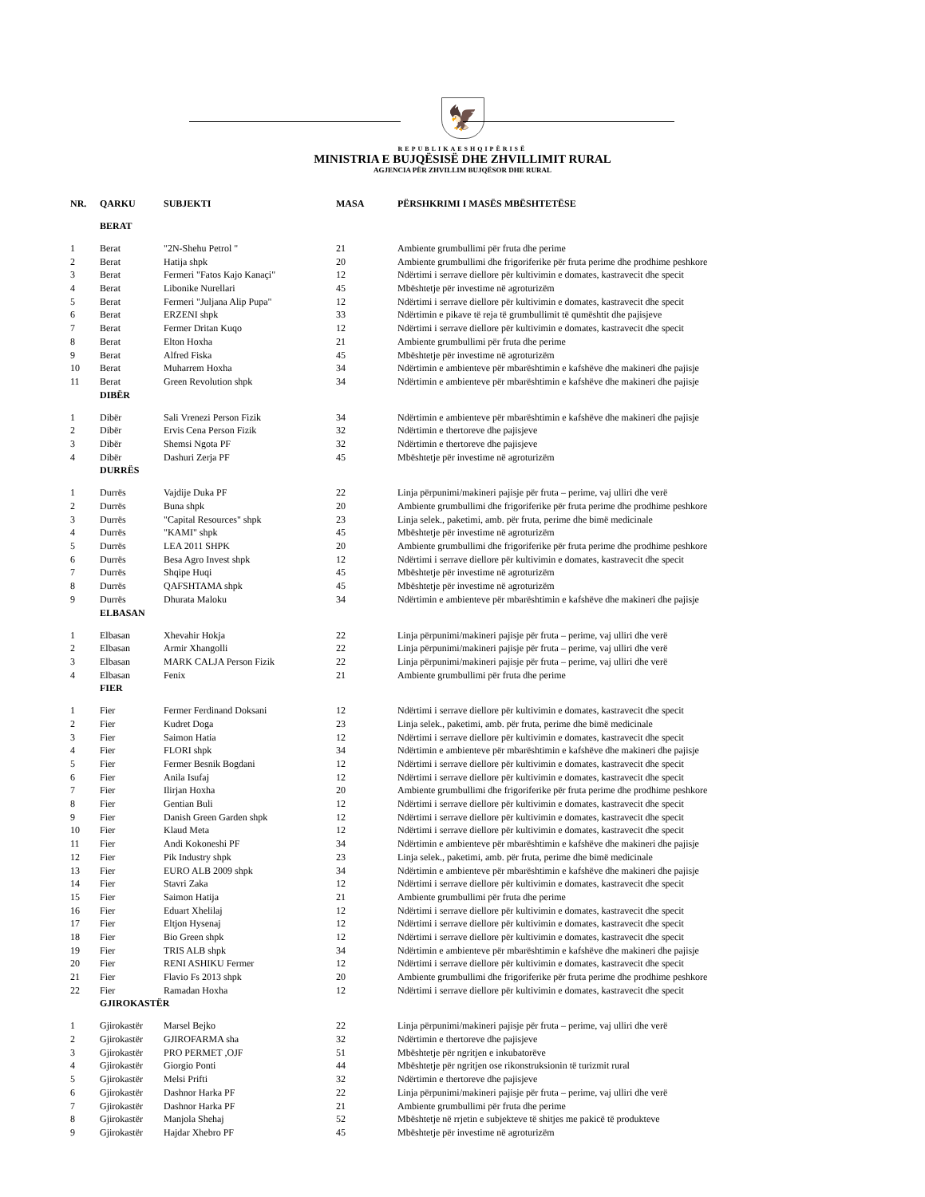🦅
REPUBLIKAESHQIPËRISË
MINISTRIA E BUJQËSISË DHE ZHVILLIMIT RURAL
AGJENCIA PËR ZHVILLIM BUJQËSOR DHE RURAL
| NR. | QARKU | SUBJEKTI | MASA | PËRSHKRIMI I MASËS MBËSHTETËSE |
| --- | --- | --- | --- | --- |
| | BERAT | | | |
| 1 | Berat | "2N-Shehu Petrol " | 21 | Ambiente grumbullimi për fruta dhe perime |
| 2 | Berat | Hatija shpk | 20 | Ambiente grumbullimi dhe frigoriferike për fruta perime dhe prodhime peshkore |
| 3 | Berat | Fermeri "Fatos Kajo Kanaçi" | 12 | Ndërtimi i serrave diellore për kultivimin e domates, kastravecit dhe specit |
| 4 | Berat | Libonike Nurellari | 45 | Mbështetje për investime në agroturizëm |
| 5 | Berat | Fermeri "Juljana Alip Pupa" | 12 | Ndërtimi i serrave diellore për kultivimin e domates, kastravecit dhe specit |
| 6 | Berat | ERZENI shpk | 33 | Ndërtimin e pikave të reja të grumbullimit të qumështit dhe pajisjeve |
| 7 | Berat | Fermer Dritan Kuqo | 12 | Ndërtimi i serrave diellore për kultivimin e domates, kastravecit dhe specit |
| 8 | Berat | Elton Hoxha | 21 | Ambiente grumbullimi për fruta dhe perime |
| 9 | Berat | Alfred Fiska | 45 | Mbështetje për investime në agroturizëm |
| 10 | Berat | Muharrem Hoxha | 34 | Ndërtimin e ambienteve për mbarështimin e kafshëve dhe makineri dhe pajisje |
| 11 | Berat | Green Revolution shpk | 34 | Ndërtimin e ambienteve për mbarështimin e kafshëve dhe makineri dhe pajisje |
| | DIBËR | | | |
| 1 | Dibër | Sali Vrenezi Person Fizik | 34 | Ndërtimin e ambienteve për mbarështimin e kafshëve dhe makineri dhe pajisje |
| 2 | Dibër | Ervis Cena Person Fizik | 32 | Ndërtimin e thertoreve dhe pajisjeve |
| 3 | Dibër | Shemsi Ngota PF | 32 | Ndërtimin e thertoreve dhe pajisjeve |
| 4 | Dibër | Dashuri Zerja PF | 45 | Mbështetje për investime në agroturizëm |
| | DURRËS | | | |
| 1 | Durrës | Vajdije Duka PF | 22 | Linja përpunimi/makineri pajisje për fruta – perime, vaj ulliri dhe verë |
| 2 | Durrës | Buna shpk | 20 | Ambiente grumbullimi dhe frigoriferike për fruta perime dhe prodhime peshkore |
| 3 | Durrës | "Capital Resources" shpk | 23 | Linja selek., paketimi, amb. për fruta, perime dhe bimë medicinale |
| 4 | Durrës | "KAMI" shpk | 45 | Mbështetje për investime në agroturizëm |
| 5 | Durrës | LEA 2011 SHPK | 20 | Ambiente grumbullimi dhe frigoriferike për fruta perime dhe prodhime peshkore |
| 6 | Durrës | Besa Agro Invest shpk | 12 | Ndërtimi i serrave diellore për kultivimin e domates, kastravecit dhe specit |
| 7 | Durrës | Shqipe Huqi | 45 | Mbështetje për investime në agroturizëm |
| 8 | Durrës | QAFSHTAMA shpk | 45 | Mbështetje për investime në agroturizëm |
| 9 | Durrës | Dhurata Maloku | 34 | Ndërtimin e ambienteve për mbarështimin e kafshëve dhe makineri dhe pajisje |
| | ELBASAN | | | |
| 1 | Elbasan | Xhevahir Hokja | 22 | Linja përpunimi/makineri pajisje për fruta – perime, vaj ulliri dhe verë |
| 2 | Elbasan | Armir Xhangolli | 22 | Linja përpunimi/makineri pajisje për fruta – perime, vaj ulliri dhe verë |
| 3 | Elbasan | MARK CALJA Person Fizik | 22 | Linja përpunimi/makineri pajisje për fruta – perime, vaj ulliri dhe verë |
| 4 | Elbasan | Fenix | 21 | Ambiente grumbullimi për fruta dhe perime |
| | FIER | | | |
| 1 | Fier | Fermer Ferdinand Doksani | 12 | Ndërtimi i serrave diellore për kultivimin e domates, kastravecit dhe specit |
| 2 | Fier | Kudret Doga | 23 | Linja selek., paketimi, amb. për fruta, perime dhe bimë medicinale |
| 3 | Fier | Saimon Hatia | 12 | Ndërtimi i serrave diellore për kultivimin e domates, kastravecit dhe specit |
| 4 | Fier | FLORI shpk | 34 | Ndërtimin e ambienteve për mbarështimin e kafshëve dhe makineri dhe pajisje |
| 5 | Fier | Fermer Besnik Bogdani | 12 | Ndërtimi i serrave diellore për kultivimin e domates, kastravecit dhe specit |
| 6 | Fier | Anila Isufaj | 12 | Ndërtimi i serrave diellore për kultivimin e domates, kastravecit dhe specit |
| 7 | Fier | Ilirjan Hoxha | 20 | Ambiente grumbullimi dhe frigoriferike për fruta perime dhe prodhime peshkore |
| 8 | Fier | Gentian Buli | 12 | Ndërtimi i serrave diellore për kultivimin e domates, kastravecit dhe specit |
| 9 | Fier | Danish Green Garden shpk | 12 | Ndërtimi i serrave diellore për kultivimin e domates, kastravecit dhe specit |
| 10 | Fier | Klaud Meta | 12 | Ndërtimi i serrave diellore për kultivimin e domates, kastravecit dhe specit |
| 11 | Fier | Andi Kokoneshi PF | 34 | Ndërtimin e ambienteve për mbarështimin e kafshëve dhe makineri dhe pajisje |
| 12 | Fier | Pik Industry shpk | 23 | Linja selek., paketimi, amb. për fruta, perime dhe bimë medicinale |
| 13 | Fier | EURO ALB 2009 shpk | 34 | Ndërtimin e ambienteve për mbarështimin e kafshëve dhe makineri dhe pajisje |
| 14 | Fier | Stavri Zaka | 12 | Ndërtimi i serrave diellore për kultivimin e domates, kastravecit dhe specit |
| 15 | Fier | Saimon Hatija | 21 | Ambiente grumbullimi për fruta dhe perime |
| 16 | Fier | Eduart Xhelilaj | 12 | Ndërtimi i serrave diellore për kultivimin e domates, kastravecit dhe specit |
| 17 | Fier | Eltjon Hysenaj | 12 | Ndërtimi i serrave diellore për kultivimin e domates, kastravecit dhe specit |
| 18 | Fier | Bio Green shpk | 12 | Ndërtimi i serrave diellore për kultivimin e domates, kastravecit dhe specit |
| 19 | Fier | TRIS ALB shpk | 34 | Ndërtimin e ambienteve për mbarështimin e kafshëve dhe makineri dhe pajisje |
| 20 | Fier | RENI ASHIKU Fermer | 12 | Ndërtimi i serrave diellore për kultivimin e domates, kastravecit dhe specit |
| 21 | Fier | Flavio Fs 2013 shpk | 20 | Ambiente grumbullimi dhe frigoriferike për fruta perime dhe prodhime peshkore |
| 22 | Fier | Ramadan Hoxha | 12 | Ndërtimi i serrave diellore për kultivimin e domates, kastravecit dhe specit |
| | GJIROKASTËR | | | |
| 1 | Gjirokastër | Marsel Bejko | 22 | Linja përpunimi/makineri pajisje për fruta – perime, vaj ulliri dhe verë |
| 2 | Gjirokastër | GJIROFARMA sha | 32 | Ndërtimin e thertoreve dhe pajisjeve |
| 3 | Gjirokastër | PRO PERMET ,OJF | 51 | Mbështetje për ngritjen e inkubatorëve |
| 4 | Gjirokastër | Giorgio Ponti | 44 | Mbështetje për ngritjen ose rikonstruksionin të turizmit rural |
| 5 | Gjirokastër | Melsi Prifti | 32 | Ndërtimin e thertoreve dhe pajisjeve |
| 6 | Gjirokastër | Dashnor Harka PF | 22 | Linja përpunimi/makineri pajisje për fruta – perime, vaj ulliri dhe verë |
| 7 | Gjirokastër | Dashnor Harka PF | 21 | Ambiente grumbullimi për fruta dhe perime |
| 8 | Gjirokastër | Manjola Shehaj | 52 | Mbështetje në rrjetin e subjekteve të shitjes me pakicë të produkteve |
| 9 | Gjirokastër | Hajdar Xhebro PF | 45 | Mbështetje për investime në agroturizëm |